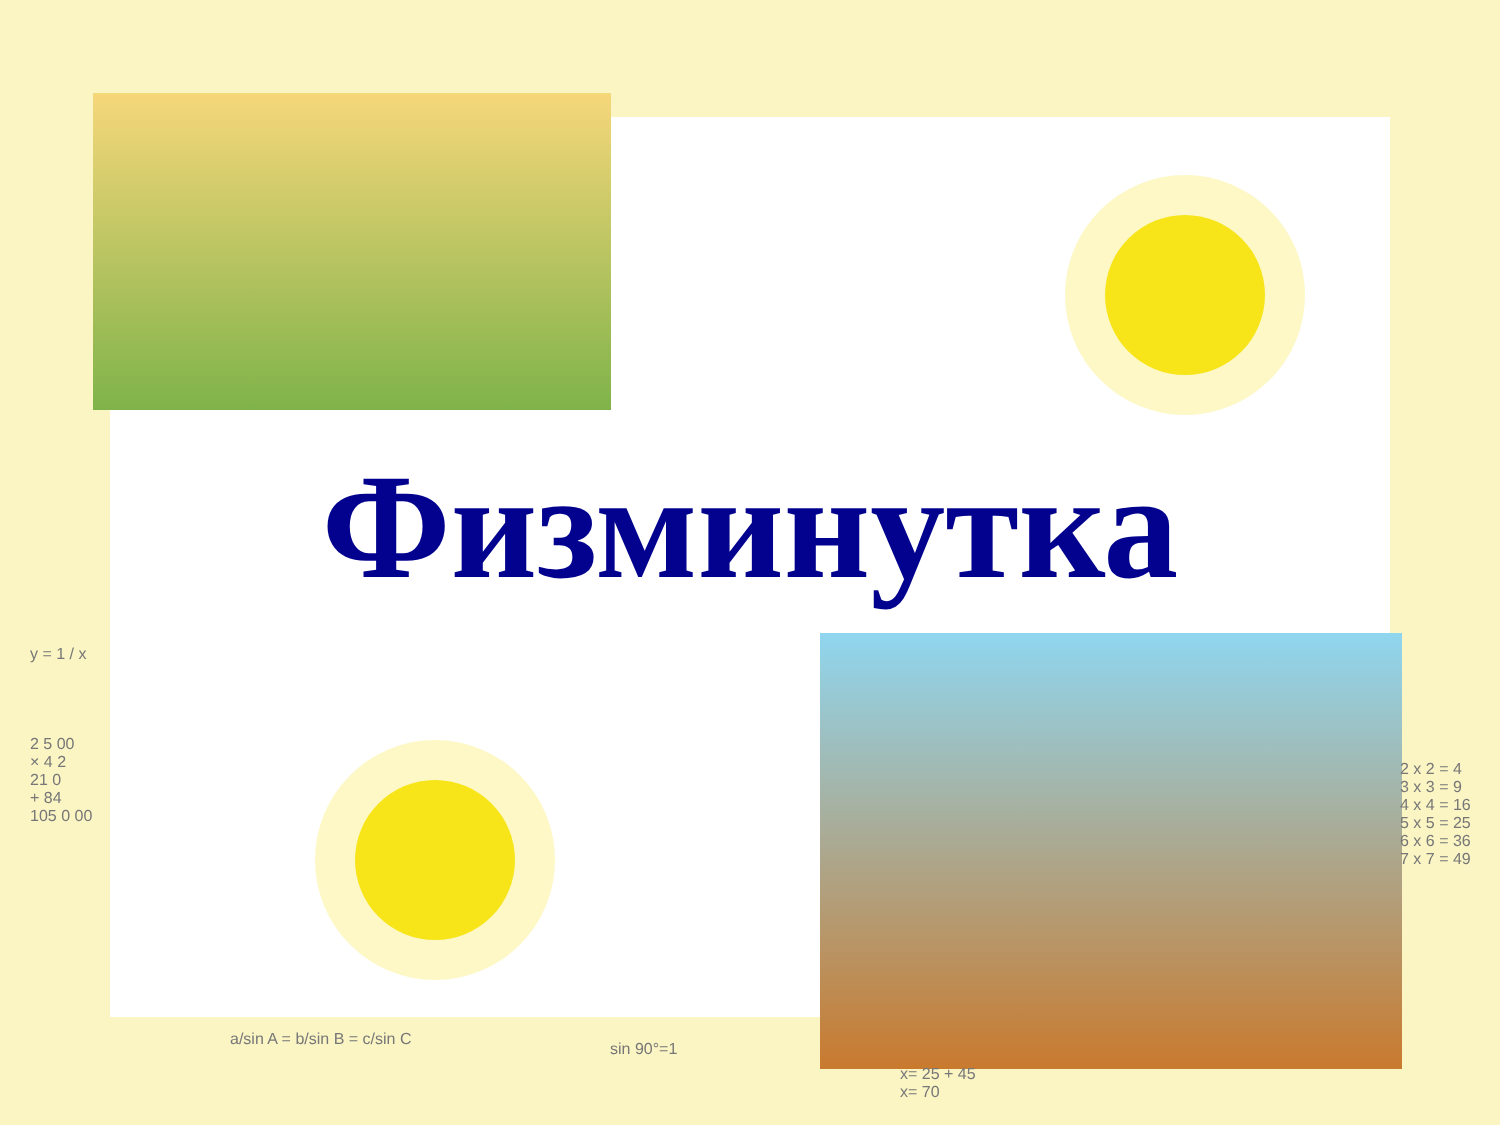Физминутка
y = 1 / x
2 5 00
× 4 2
21 0
+ 84
105 0 00
2 x 2 = 4
3 x 3 = 9
4 x 4 = 16
5 x 5 = 25
6 x 6 = 36
7 x 7 = 49
a/sin A = b/sin B = c/sin C
sin 90°=1
x= 25 + 45
x= 70